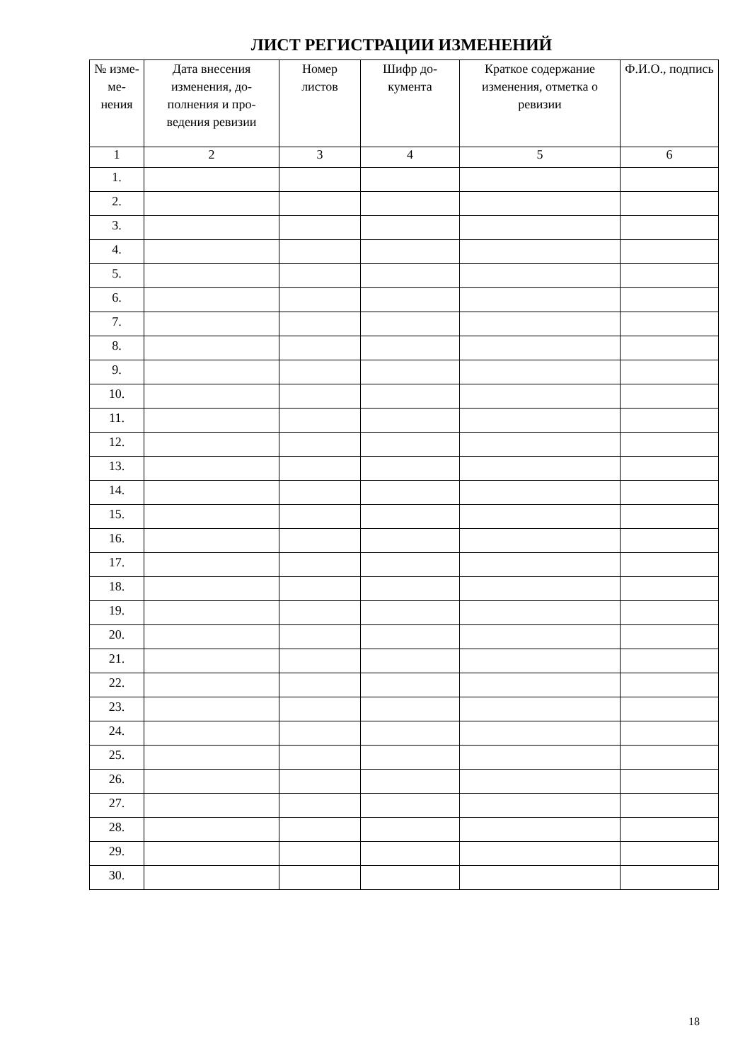ЛИСТ РЕГИСТРАЦИИ ИЗМЕНЕНИЙ
| № изме-ме-нения | Дата внесения изменения, до-полнения и про-ведения ревизии | Номер листов | Шифр до-кумента | Краткое содержание изменения, отметка о ревизии | Ф.И.О., подпись |
| --- | --- | --- | --- | --- | --- |
| 1 | 2 | 3 | 4 | 5 | 6 |
| 1. | | | | | |
| 2. | | | | | |
| 3. | | | | | |
| 4. | | | | | |
| 5. | | | | | |
| 6. | | | | | |
| 7. | | | | | |
| 8. | | | | | |
| 9. | | | | | |
| 10. | | | | | |
| 11. | | | | | |
| 12. | | | | | |
| 13. | | | | | |
| 14. | | | | | |
| 15. | | | | | |
| 16. | | | | | |
| 17. | | | | | |
| 18. | | | | | |
| 19. | | | | | |
| 20. | | | | | |
| 21. | | | | | |
| 22. | | | | | |
| 23. | | | | | |
| 24. | | | | | |
| 25. | | | | | |
| 26. | | | | | |
| 27. | | | | | |
| 28. | | | | | |
| 29. | | | | | |
| 30. | | | | | |
18